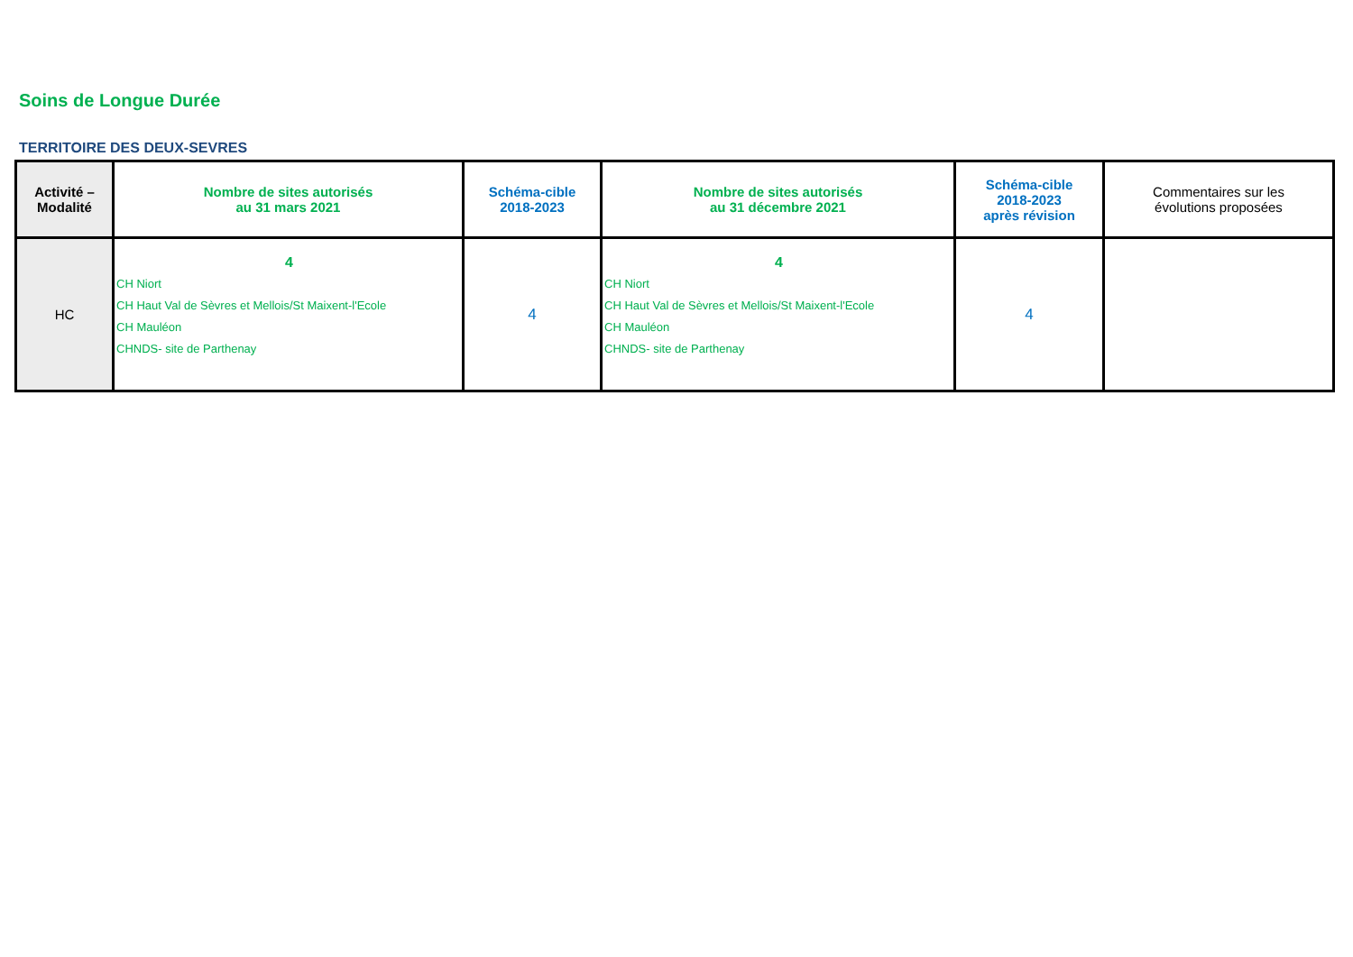Soins de Longue Durée
TERRITOIRE DES DEUX-SEVRES
| Activité – Modalité | Nombre de sites autorisés au 31 mars 2021 | Schéma-cible 2018-2023 | Nombre de sites autorisés au 31 décembre 2021 | Schéma-cible 2018-2023 après révision | Commentaires sur les évolutions proposées |
| --- | --- | --- | --- | --- | --- |
| HC | 4 CH Niort CH Haut Val de Sèvres et Mellois/St Maixent-l'Ecole CH Mauléon CHNDS- site de Parthenay | 4 | 4 CH Niort CH Haut Val de Sèvres et Mellois/St Maixent-l'Ecole CH Mauléon CHNDS- site de Parthenay | 4 | |